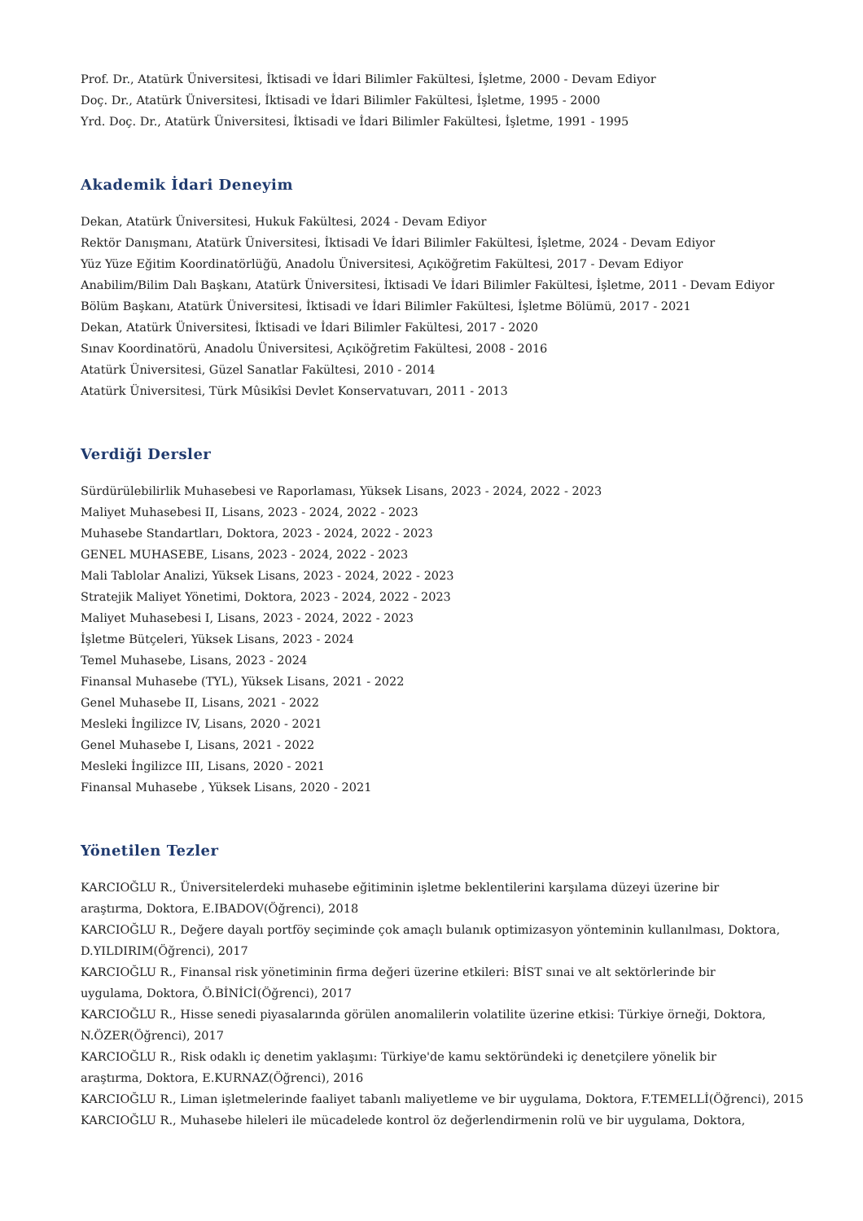Prof. Dr., Atatürk Üniversitesi, İktisadi ve İdari Bilimler Fakültesi, İşletme, 2000 - Devam Ediyor
Doç. Dr., Atatürk Üniversitesi, İktisadi ve İdari Bilimler Fakültesi, İşletme, 1995 - 2000
Yrd. Doç. Dr., Atatürk Üniversitesi, İktisadi ve İdari Bilimler Fakültesi, İşletme, 1991 - 1995
Akademik İdari Deneyim
Dekan, Atatürk Üniversitesi, Hukuk Fakültesi, 2024 - Devam Ediyor
Rektör Danışmanı, Atatürk Üniversitesi, İktisadi Ve İdari Bilimler Fakültesi, İşletme, 2024 - Devam Ediyor
Yüz Yüze Eğitim Koordinatörlüğü, Anadolu Üniversitesi, Açıköğretim Fakültesi, 2017 - Devam Ediyor
Anabilim/Bilim Dalı Başkanı, Atatürk Üniversitesi, İktisadi Ve İdari Bilimler Fakültesi, İşletme, 2011 - Devam Ediyor
Bölüm Başkanı, Atatürk Üniversitesi, İktisadi ve İdari Bilimler Fakültesi, İşletme Bölümü, 2017 - 2021
Dekan, Atatürk Üniversitesi, İktisadi ve İdari Bilimler Fakültesi, 2017 - 2020
Sınav Koordinatörü, Anadolu Üniversitesi, Açıköğretim Fakültesi, 2008 - 2016
Atatürk Üniversitesi, Güzel Sanatlar Fakültesi, 2010 - 2014
Atatürk Üniversitesi, Türk Mûsikîsi Devlet Konservatuvarı, 2011 - 2013
Verdiği Dersler
Sürdürülebilirlik Muhasebesi ve Raporlaması, Yüksek Lisans, 2023 - 2024, 2022 - 2023
Maliyet Muhasebesi II, Lisans, 2023 - 2024, 2022 - 2023
Muhasebe Standartları, Doktora, 2023 - 2024, 2022 - 2023
GENEL MUHASEBE, Lisans, 2023 - 2024, 2022 - 2023
Mali Tablolar Analizi, Yüksek Lisans, 2023 - 2024, 2022 - 2023
Stratejik Maliyet Yönetimi, Doktora, 2023 - 2024, 2022 - 2023
Maliyet Muhasebesi I, Lisans, 2023 - 2024, 2022 - 2023
İşletme Bütçeleri, Yüksek Lisans, 2023 - 2024
Temel Muhasebe, Lisans, 2023 - 2024
Finansal Muhasebe (TYL), Yüksek Lisans, 2021 - 2022
Genel Muhasebe II, Lisans, 2021 - 2022
Mesleki İngilizce IV, Lisans, 2020 - 2021
Genel Muhasebe I, Lisans, 2021 - 2022
Mesleki İngilizce III, Lisans, 2020 - 2021
Finansal Muhasebe , Yüksek Lisans, 2020 - 2021
Yönetilen Tezler
KARCIOĞLU R., Üniversitelerdeki muhasebe eğitiminin işletme beklentilerini karşılama düzeyi üzerine bir araştırma, Doktora, E.IBADOV(Öğrenci), 2018
KARCIOĞLU R., Değere dayalı portföy seçiminde çok amaçlı bulanık optimizasyon yönteminin kullanılması, Doktora, D.YILDIRIM(Öğrenci), 2017
KARCIOĞLU R., Finansal risk yönetiminin firma değeri üzerine etkileri: BİST sınai ve alt sektörlerinde bir uygulama, Doktora, Ö.BİNİCİ(Öğrenci), 2017
KARCIOĞLU R., Hisse senedi piyasalarında görülen anomalilerin volatilite üzerine etkisi: Türkiye örneği, Doktora, N.ÖZER(Öğrenci), 2017
KARCIOĞLU R., Risk odaklı iç denetim yaklaşımı: Türkiye'de kamu sektöründeki iç denetçilere yönelik bir araştırma, Doktora, E.KURNAZ(Öğrenci), 2016
KARCIOĞLU R., Liman işletmelerinde faaliyet tabanlı maliyetleme ve bir uygulama, Doktora, F.TEMELLİ(Öğrenci), 2015
KARCIOĞLU R., Muhasebe hileleri ile mücadelede kontrol öz değerlendirmenin rolü ve bir uygulama, Doktora,